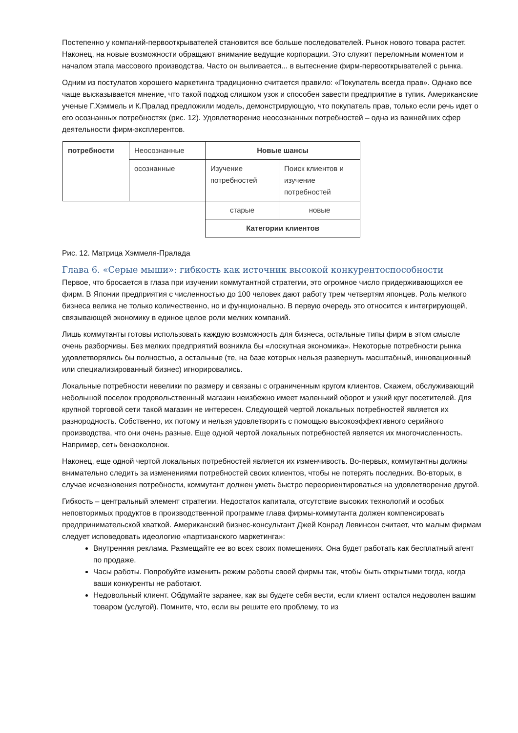Постепенно у компаний-первооткрывателей становится все больше последователей. Рынок нового товара растет. Наконец, на новые возможности обращают внимание ведущие корпорации. Это служит переломным моментом и началом этапа массового производства. Часто он выливается... в вытеснение фирм-первооткрывателей с рынка.
Одним из постулатов хорошего маркетинга традиционно считается правило: «Покупатель всегда прав». Однако все чаще высказывается мнение, что такой подход слишком узок и способен завести предприятие в тупик. Американские ученые Г.Хэммель и К.Пралад предложили модель, демонстрирующую, что покупатель прав, только если речь идет о его осознанных потребностях (рис. 12). Удовлетворение неосознанных потребностей – одна из важнейших сфер деятельности фирм-эксплерентов.
| потребности | Неосознанные | Новые шансы | |
| | осознанные | Изучение потребностей | Поиск клиентов и изучение потребностей |
| | | старые | новые |
| | | Категории клиентов | |
Рис. 12. Матрица Хэммеля-Пралада
Глава 6. «Серые мыши»: гибкость как источник высокой конкурентоспособности
Первое, что бросается в глаза при изучении коммутантной стратегии, это огромное число придерживающихся ее фирм. В Японии предприятия с численностью до 100 человек дают работу трем четвертям японцев. Роль мелкого бизнеса велика не только количественно, но и функционально. В первую очередь это относится к интегрирующей, связывающей экономику в единое целое роли мелких компаний.
Лишь коммутанты готовы использовать каждую возможность для бизнеса, остальные типы фирм в этом смысле очень разборчивы. Без мелких предприятий возникла бы «лоскутная экономика». Некоторые потребности рынка удовлетворялись бы полностью, а остальные (те, на базе которых нельзя развернуть масштабный, инновационный или специализированный бизнес) игнорировались.
Локальные потребности невелики по размеру и связаны с ограниченным кругом клиентов. Скажем, обслуживающий небольшой поселок продовольственный магазин неизбежно имеет маленький оборот и узкий круг посетителей. Для крупной торговой сети такой магазин не интересен. Следующей чертой локальных потребностей является их разнородность. Собственно, их потому и нельзя удовлетворить с помощью высокоэффективного серийного производства, что они очень разные. Еще одной чертой локальных потребностей является их многочисленность. Например, сеть бензоколонок.
Наконец, еще одной чертой локальных потребностей является их изменчивость. Во-первых, коммутантны должны внимательно следить за изменениями потребностей своих клиентов, чтобы не потерять последних. Во-вторых, в случае исчезновения потребности, коммутант должен уметь быстро переориентироваться на удовлетворение другой.
Гибкость – центральный элемент стратегии. Недостаток капитала, отсутствие высоких технологий и особых неповторимых продуктов в производственной программе глава фирмы-коммутанта должен компенсировать предпринимательской хваткой. Американский бизнес-консультант Джей Конрад Левинсон считает, что малым фирмам следует исповедовать идеологию «партизанского маркетинга»:
Внутренняя реклама. Размещайте ее во всех своих помещениях. Она будет работать как бесплатный агент по продаже.
Часы работы. Попробуйте изменить режим работы своей фирмы так, чтобы быть открытыми тогда, когда ваши конкуренты не работают.
Недовольный клиент. Обдумайте заранее, как вы будете себя вести, если клиент остался недоволен вашим товаром (услугой). Помните, что, если вы решите его проблему, то из